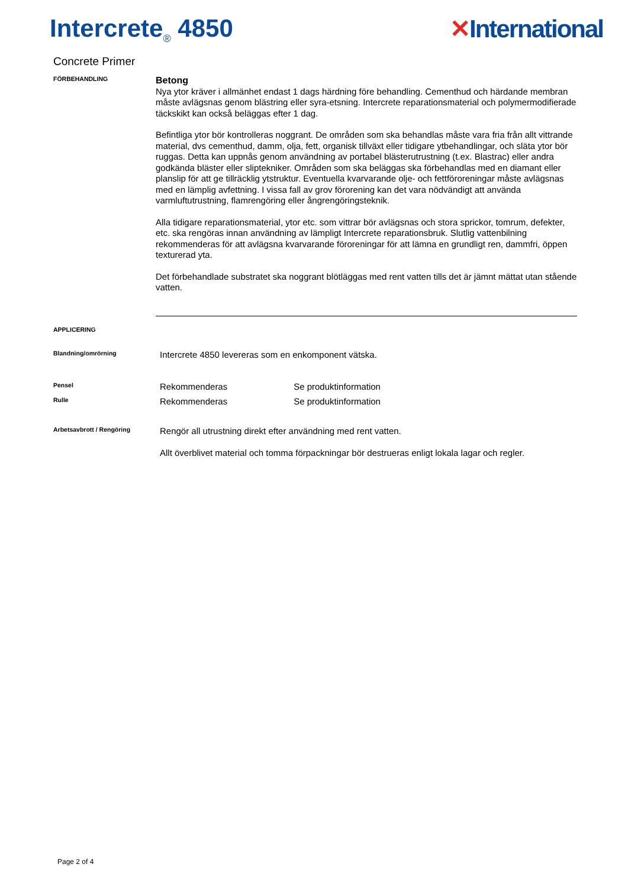Intercrete<sub>®</sub> 4850
✕International
Concrete Primer
FÖRBEHANDLING
Betong
Nya ytor kräver i allmänhet endast 1 dags härdning före behandling. Cementhud och härdande membran måste avlägsnas genom blästring eller syra-etsning. Intercrete reparationsmaterial och polymermodifierade täckskikt kan också beläggas efter 1 dag.
Befintliga ytor bör kontrolleras noggrant. De områden som ska behandlas måste vara fria från allt vittrande material, dvs cementhud, damm, olja, fett, organisk tillväxt eller tidigare ytbehandlingar, och släta ytor bör ruggas. Detta kan uppnås genom användning av portabel blästerutrustning (t.ex. Blastrac) eller andra godkända bläster eller sliptekniker. Områden som ska beläggas ska förbehandlas med en diamant eller planslip för att ge tillräcklig ytstruktur. Eventuella kvarvarande olje- och fettföroreningar måste avlägsnas med en lämplig avfettning. I vissa fall av grov förorening kan det vara nödvändigt att använda varmluftutrustning, flamrengöring eller ångrengöringsteknik.
Alla tidigare reparationsmaterial, ytor etc. som vittrar bör avlägsnas och stora sprickor, tomrum, defekter, etc. ska rengöras innan användning av lämpligt Intercrete reparationsbruk. Slutlig vattenbilning rekommenderas för att avlägsna kvarvarande föroreningar för att lämna en grundligt ren, dammfri, öppen texturerad yta.
Det förbehandlade substratet ska noggrant blötläggas med rent vatten tills det är jämnt mättat utan stående vatten.
APPLICERING
Blandning/omrörning
Intercrete 4850 levereras som en enkomponent vätska.
Pensel
Rekommenderas Se produktinformation
Rulle
Rekommenderas Se produktinformation
Arbetsavbrott / Rengöring
Rengör all utrustning direkt efter användning med rent vatten.
Allt överblivet material och tomma förpackningar bör destrueras enligt lokala lagar och regler.
Page 2 of 4